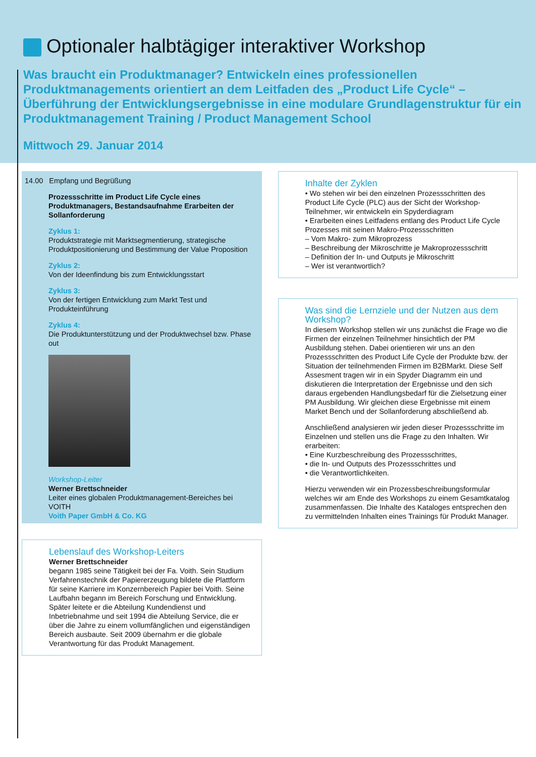Optionaler halbtägiger interaktiver Workshop
Was braucht ein Produktmanager? Entwickeln eines professionellen Produktmanagements orientiert an dem Leitfaden des „Product Life Cycle“ – Überführung der Entwicklungsergebnisse in eine modulare Grundlagenstruktur für ein Produktmanagement Training / Product Management School
Mittwoch 29. Januar 2014
14.00 Empfang und Begrüßung
Prozessschritte im Product Life Cycle eines Produktmanagers, Bestandsaufnahme Erarbeiten der Sollanforderung
Zyklus 1:
Produktstrategie mit Marktsegmentierung, strategische Produktpositionierung und Bestimmung der Value Proposition
Zyklus 2:
Von der Ideenfindung bis zum Entwicklungsstart
Zyklus 3:
Von der fertigen Entwicklung zum Markt Test und Produkteinführung
Zyklus 4:
Die Produktunterstützung und der Produktwechsel bzw. Phase out
Workshop-Leiter
Werner Brettschneider
Leiter eines globalen Produktmanagement-Bereiches bei VOITH
Voith Paper GmbH & Co. KG
Lebenslauf des Workshop-Leiters
Werner Brettschneider
begann 1985 seine Tätigkeit bei der Fa. Voith. Sein Studium Verfahrenstechnik der Papiererzeugung bildete die Plattform für seine Karriere im Konzernbereich Papier bei Voith. Seine Laufbahn begann im Bereich Forschung und Entwicklung. Später leitete er die Abteilung Kundendienst und Inbetriebnahme und seit 1994 die Abteilung Service, die er über die Jahre zu einem vollumfänglichen und eigenständigen Bereich ausbaute. Seit 2009 übernahm er die globale Verantwortung für das Produkt Management.
Inhalte der Zyklen
• Wo stehen wir bei den einzelnen Prozessschritten des Product Life Cycle (PLC) aus der Sicht der Workshop-Teilnehmer, wir entwickeln ein Spyderdiagram
• Erarbeiten eines Leitfadens entlang des Product Life Cycle Prozesses mit seinen Makro-Prozessschritten
– Vom Makro- zum Mikroprozess
– Beschreibung der Mikroschritte je Makroprozessschritt
– Definition der In- und Outputs je Mikroschritt
– Wer ist verantwortlich?
Was sind die Lernziele und der Nutzen aus dem Workshop?
In diesem Workshop stellen wir uns zunächst die Frage wo die Firmen der einzelnen Teilnehmer hinsichtlich der PM Ausbildung stehen. Dabei orientieren wir uns an den Prozessschritten des Product Life Cycle der Produkte bzw. der Situation der teilnehmenden Firmen im B2BMarkt. Diese Self Assesment tragen wir in ein Spyder Diagramm ein und diskutieren die Interpretation der Ergebnisse und den sich daraus ergebenden Handlungsbedarf für die Zielsetzung einer PM Ausbildung. Wir gleichen diese Ergebnisse mit einem Market Bench und der Sollanforderung abschließend ab.
Anschließend analysieren wir jeden dieser Prozessschritte im Einzelnen und stellen uns die Frage zu den Inhalten. Wir erarbeiten:
• Eine Kurzbeschreibung des Prozessschrittes,
• die In- und Outputs des Prozessschrittes und
• die Verantwortlichkeiten.
Hierzu verwenden wir ein Prozessbeschreibungsformular welches wir am Ende des Workshops zu einem Gesamtkatalog zusammenfassen. Die Inhalte des Kataloges entsprechen den zu vermittelnden Inhalten eines Trainings für Produkt Manager.